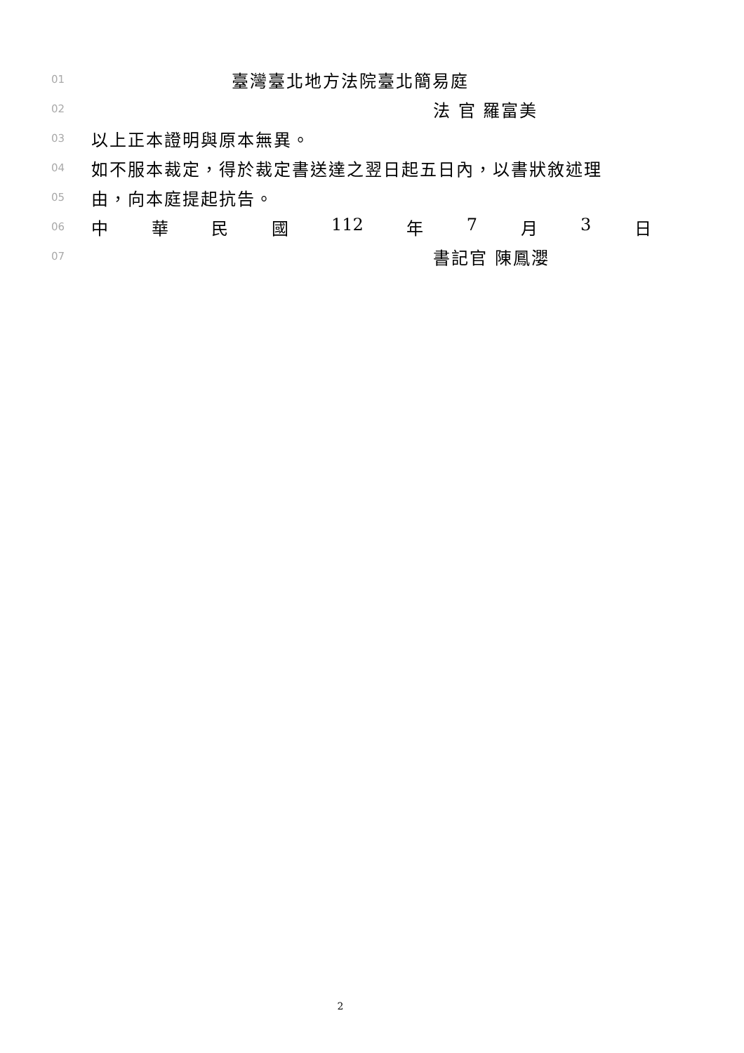01 臺灣臺北地方法院臺北簡易庭
02 法 官 羅富美
03 以上正本證明與原本無異。
04 如不服本裁定，得於裁定書送達之翌日起五日內，以書狀敘述理
05 由，向本庭提起抗告。
06
中 華 民 國 112 年 7 月 3 日
07 書記官 陳鳳瀴
2